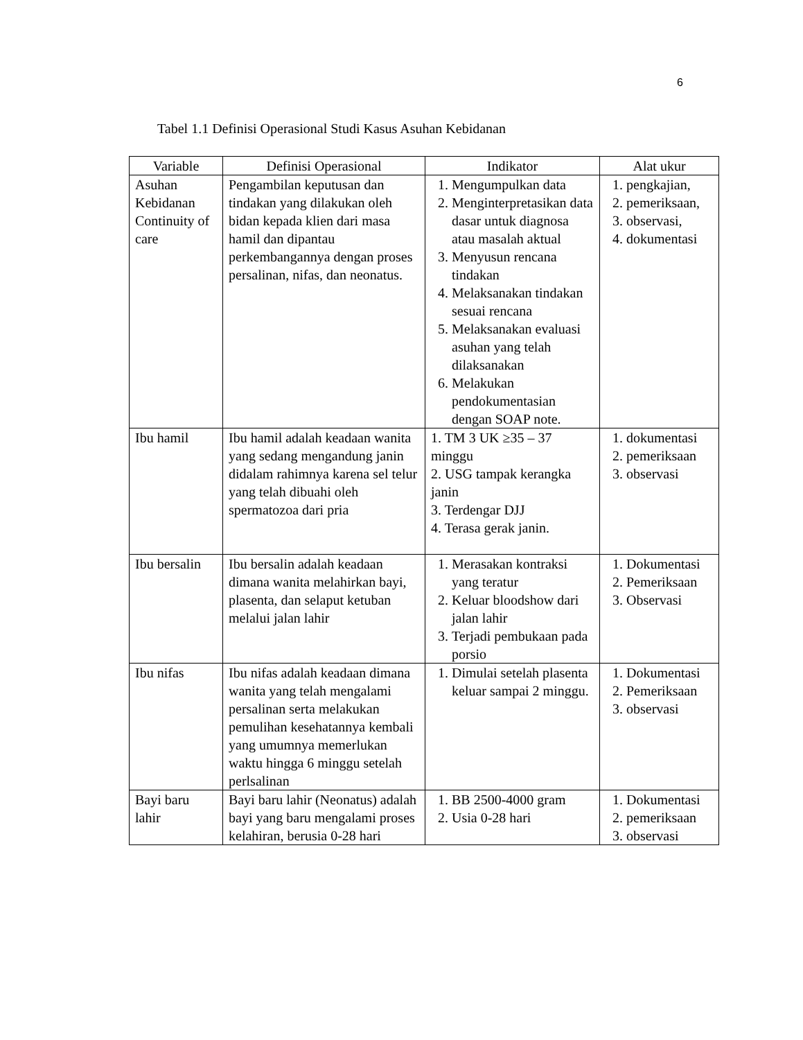6
Tabel 1.1 Definisi Operasional Studi Kasus Asuhan Kebidanan
| Variable | Definisi Operasional | Indikator | Alat ukur |
| --- | --- | --- | --- |
| Asuhan Kebidanan Continuity of care | Pengambilan keputusan dan tindakan yang dilakukan oleh bidan kepada klien dari masa hamil dan dipantau perkembangannya dengan proses persalinan, nifas, dan neonatus. | 1. Mengumpulkan data 2. Menginterpretasikan data dasar untuk diagnosa atau masalah aktual 3. Menyusun rencana tindakan 4. Melaksanakan tindakan sesuai rencana 5. Melaksanakan evaluasi asuhan yang telah dilaksanakan 6. Melakukan pendokumentasian dengan SOAP note. | 1. pengkajian, 2. pemeriksaan, 3. observasi, 4. dokumentasi |
| Ibu hamil | Ibu hamil adalah keadaan wanita yang sedang mengandung janin didalam rahimnya karena sel telur yang telah dibuahi oleh spermatozoa dari pria | 1. TM 3 UK ≥35 – 37 minggu 2. USG tampak kerangka janin 3. Terdengar DJJ 4. Terasa gerak janin. | 1. dokumentasi 2. pemeriksaan 3. observasi |
| Ibu bersalin | Ibu bersalin adalah keadaan dimana wanita melahirkan bayi, plasenta, dan selaput ketuban melalui jalan lahir | 1. Merasakan kontraksi yang teratur 2. Keluar bloodshow dari jalan lahir 3. Terjadi pembukaan pada porsio | 1. Dokumentasi 2. Pemeriksaan 3. Observasi |
| Ibu nifas | Ibu nifas adalah keadaan dimana wanita yang telah mengalami persalinan serta melakukan pemulihan kesehatannya kembali yang umumnya memerlukan waktu hingga 6 minggu setelah perlsalinan | 1. Dimulai setelah plasenta keluar sampai 2 minggu. | 1. Dokumentasi 2. Pemeriksaan 3. observasi |
| Bayi baru lahir | Bayi baru lahir (Neonatus) adalah bayi yang baru mengalami proses kelahiran, berusia 0-28 hari | 1. BB 2500-4000 gram 2. Usia 0-28 hari | 1. Dokumentasi 2. pemeriksaan 3. observasi |